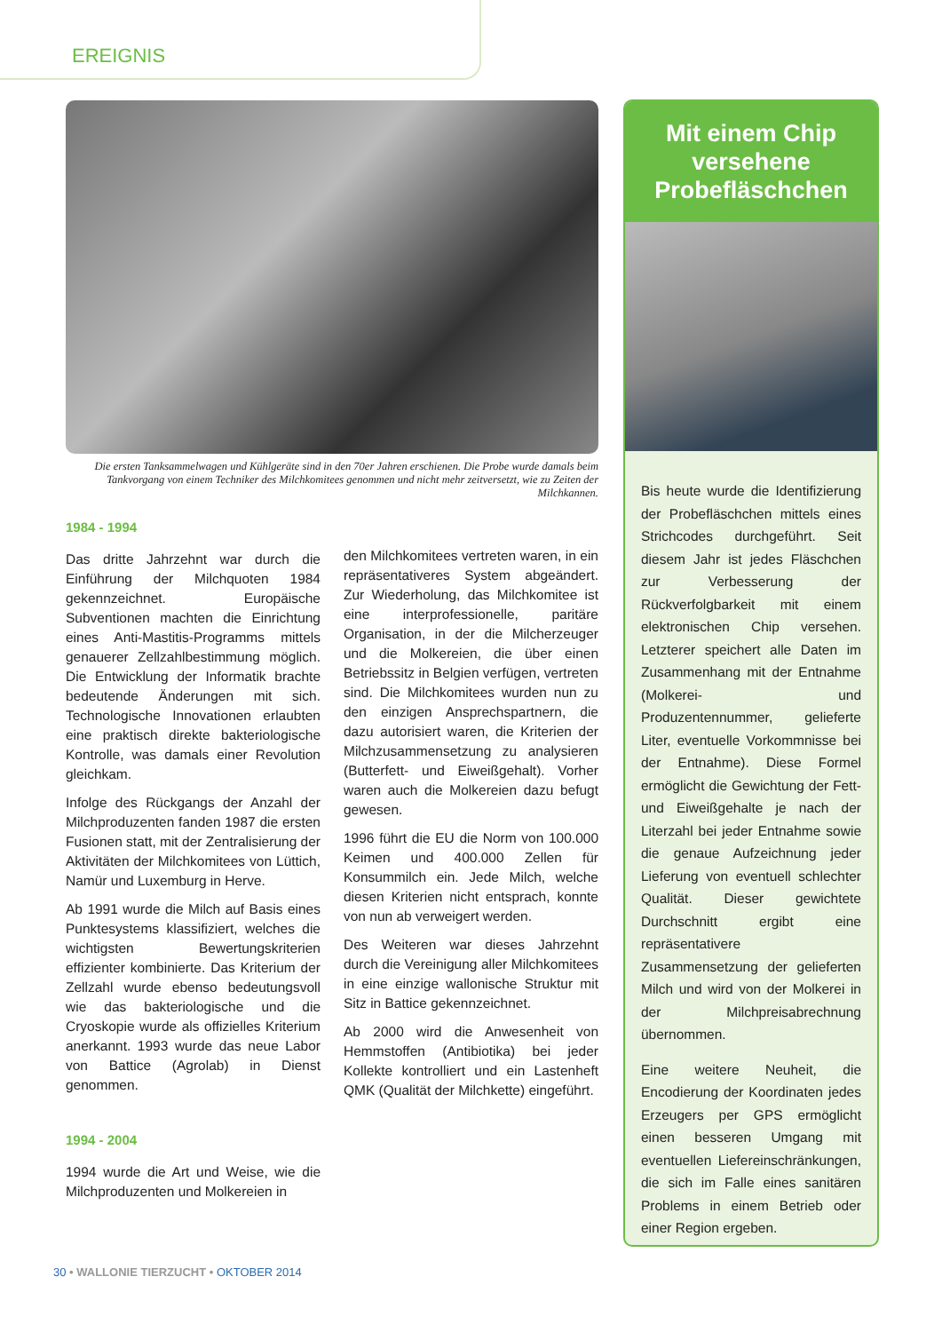EREIGNIS
Die ersten Tanksammelwagen und Kühlgeräte sind in den 70er Jahren erschienen. Die Probe wurde damals beim Tankvorgang von einem Techniker des Milchkomitees genommen und nicht mehr zeitversetzt, wie zu Zeiten der Milchkannen.
1984 - 1994
Das dritte Jahrzehnt war durch die Einführung der Milchquoten 1984 gekennzeichnet. Europäische Subventionen machten die Einrichtung eines Anti-Mastitis-Programms mittels genauerer Zellzahlbestimmung möglich. Die Entwicklung der Informatik brachte bedeutende Änderungen mit sich. Technologische Innovationen erlaubten eine praktisch direkte bakteriologische Kontrolle, was damals einer Revolution gleichkam.
Infolge des Rückgangs der Anzahl der Milchproduzenten fanden 1987 die ersten Fusionen statt, mit der Zentralisierung der Aktivitäten der Milchkomitees von Lüttich, Namür und Luxemburg in Herve.
Ab 1991 wurde die Milch auf Basis eines Punktesystems klassifiziert, welches die wichtigsten Bewertungskriterien effizienter kombinierte. Das Kriterium der Zellzahl wurde ebenso bedeutungsvoll wie das bakteriologische und die Cryoskopie wurde als offizielles Kriterium anerkannt. 1993 wurde das neue Labor von Battice (Agrolab) in Dienst genommen.
1994 - 2004
1994 wurde die Art und Weise, wie die Milchproduzenten und Molkereien in
den Milchkomitees vertreten waren, in ein repräsentativeres System abgeändert. Zur Wiederholung, das Milchkomitee ist eine interprofessionelle, paritäre Organisation, in der die Milcherzeuger und die Molkereien, die über einen Betriebssitz in Belgien verfügen, vertreten sind. Die Milchkomitees wurden nun zu den einzigen Ansprechspartnern, die dazu autorisiert waren, die Kriterien der Milchzusammensetzung zu analysieren (Butterfett- und Eiweißgehalt). Vorher waren auch die Molkereien dazu befugt gewesen.
1996 führt die EU die Norm von 100.000 Keimen und 400.000 Zellen für Konsummilch ein. Jede Milch, welche diesen Kriterien nicht entsprach, konnte von nun ab verweigert werden.
Des Weiteren war dieses Jahrzehnt durch die Vereinigung aller Milchkomitees in eine einzige wallonische Struktur mit Sitz in Battice gekennzeichnet.
Ab 2000 wird die Anwesenheit von Hemmstoffen (Antibiotika) bei jeder Kollekte kontrolliert und ein Lastenheft QMK (Qualität der Milchkette) eingeführt.
Mit einem Chip versehene Probefläschchen
Bis heute wurde die Identifizierung der Probefläschchen mittels eines Strichcodes durchgeführt. Seit diesem Jahr ist jedes Fläschchen zur Verbesserung der Rückverfolgbarkeit mit einem elektronischen Chip versehen. Letzterer speichert alle Daten im Zusammenhang mit der Entnahme (Molkerei- und Produzentennummer, gelieferte Liter, eventuelle Vorkommnisse bei der Entnahme). Diese Formel ermöglicht die Gewichtung der Fett- und Eiweißgehalte je nach der Literzahl bei jeder Entnahme sowie die genaue Aufzeichnung jeder Lieferung von eventuell schlechter Qualität. Dieser gewichtete Durchschnitt ergibt eine repräsentativere Zusammensetzung der gelieferten Milch und wird von der Molkerei in der Milchpreisabrechnung übernommen.
Eine weitere Neuheit, die Encodierung der Koordinaten jedes Erzeugers per GPS ermöglicht einen besseren Umgang mit eventuellen Liefereinschränkungen, die sich im Falle eines sanitären Problems in einem Betrieb oder einer Region ergeben.
30 • WALLONIE TIERZUCHT • OKTOBER 2014